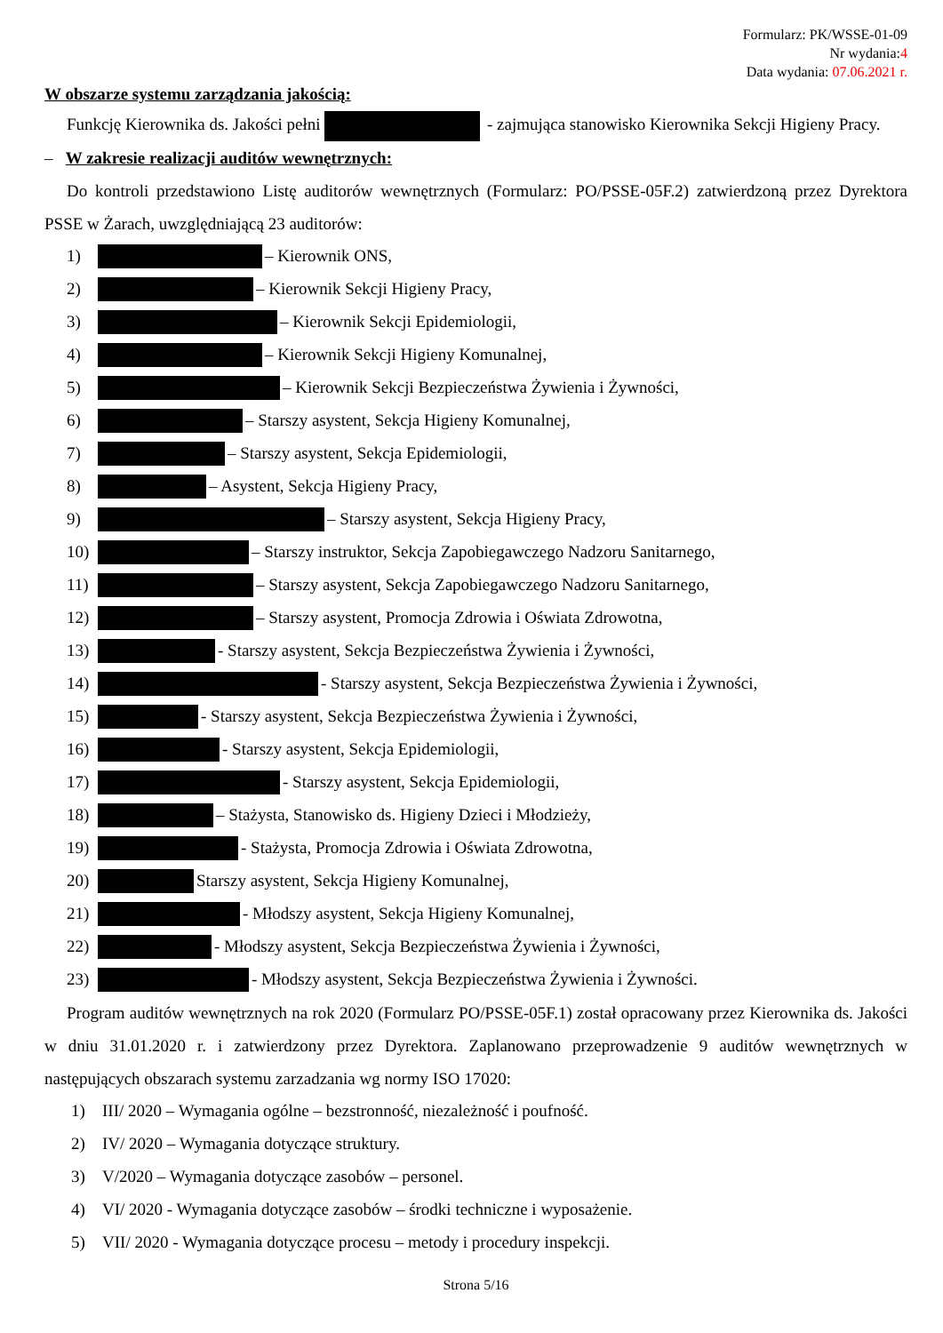Formularz: PK/WSSE-01-09
Nr wydania:4
Data wydania: 07.06.2021 r.
W obszarze systemu zarządzania jakością:
Funkcję Kierownika ds. Jakości pełni - zajmująca stanowisko Kierownika Sekcji Higieny Pracy.
– W zakresie realizacji auditów wewnętrznych:
Do kontroli przedstawiono Listę auditorów wewnętrznych (Formularz: PO/PSSE-05F.2) zatwierdzoną przez Dyrektora PSSE w Żarach, uwzględniającą 23 auditorów:
1) – Kierownik ONS,
2) – Kierownik Sekcji Higieny Pracy,
3) – Kierownik Sekcji Epidemiologii,
4) – Kierownik Sekcji Higieny Komunalnej,
5) – Kierownik Sekcji Bezpieczeństwa Żywienia i Żywności,
6) – Starszy asystent, Sekcja Higieny Komunalnej,
7) – Starszy asystent, Sekcja Epidemiologii,
8) – Asystent, Sekcja Higieny Pracy,
9) – Starszy asystent, Sekcja Higieny Pracy,
10) – Starszy instruktor, Sekcja Zapobiegawczego Nadzoru Sanitarnego,
11) – Starszy asystent, Sekcja Zapobiegawczego Nadzoru Sanitarnego,
12) – Starszy asystent, Promocja Zdrowia i Oświata Zdrowotna,
13) - Starszy asystent, Sekcja Bezpieczeństwa Żywienia i Żywności,
14) - Starszy asystent, Sekcja Bezpieczeństwa Żywienia i Żywności,
15) - Starszy asystent, Sekcja Bezpieczeństwa Żywienia i Żywności,
16) - Starszy asystent, Sekcja Epidemiologii,
17) - Starszy asystent, Sekcja Epidemiologii,
18) – Stażysta, Stanowisko ds. Higieny Dzieci i Młodzieży,
19) - Stażysta, Promocja Zdrowia i Oświata Zdrowotna,
20) Starszy asystent, Sekcja Higieny Komunalnej,
21) - Młodszy asystent, Sekcja Higieny Komunalnej,
22) - Młodszy asystent, Sekcja Bezpieczeństwa Żywienia i Żywności,
23) - Młodszy asystent, Sekcja Bezpieczeństwa Żywienia i Żywności.
Program auditów wewnętrznych na rok 2020 (Formularz PO/PSSE-05F.1) został opracowany przez Kierownika ds. Jakości w dniu 31.01.2020 r. i zatwierdzony przez Dyrektora. Zaplanowano przeprowadzenie 9 auditów wewnętrznych w następujących obszarach systemu zarzadzania wg normy ISO 17020:
1) III/ 2020 – Wymagania ogólne – bezstronność, niezależność i poufność.
2) IV/ 2020 – Wymagania dotyczące struktury.
3) V/2020 – Wymagania dotyczące zasobów – personel.
4) VI/ 2020 - Wymagania dotyczące zasobów – środki techniczne i wyposażenie.
5) VII/ 2020 - Wymagania dotyczące procesu – metody i procedury inspekcji.
Strona 5/16